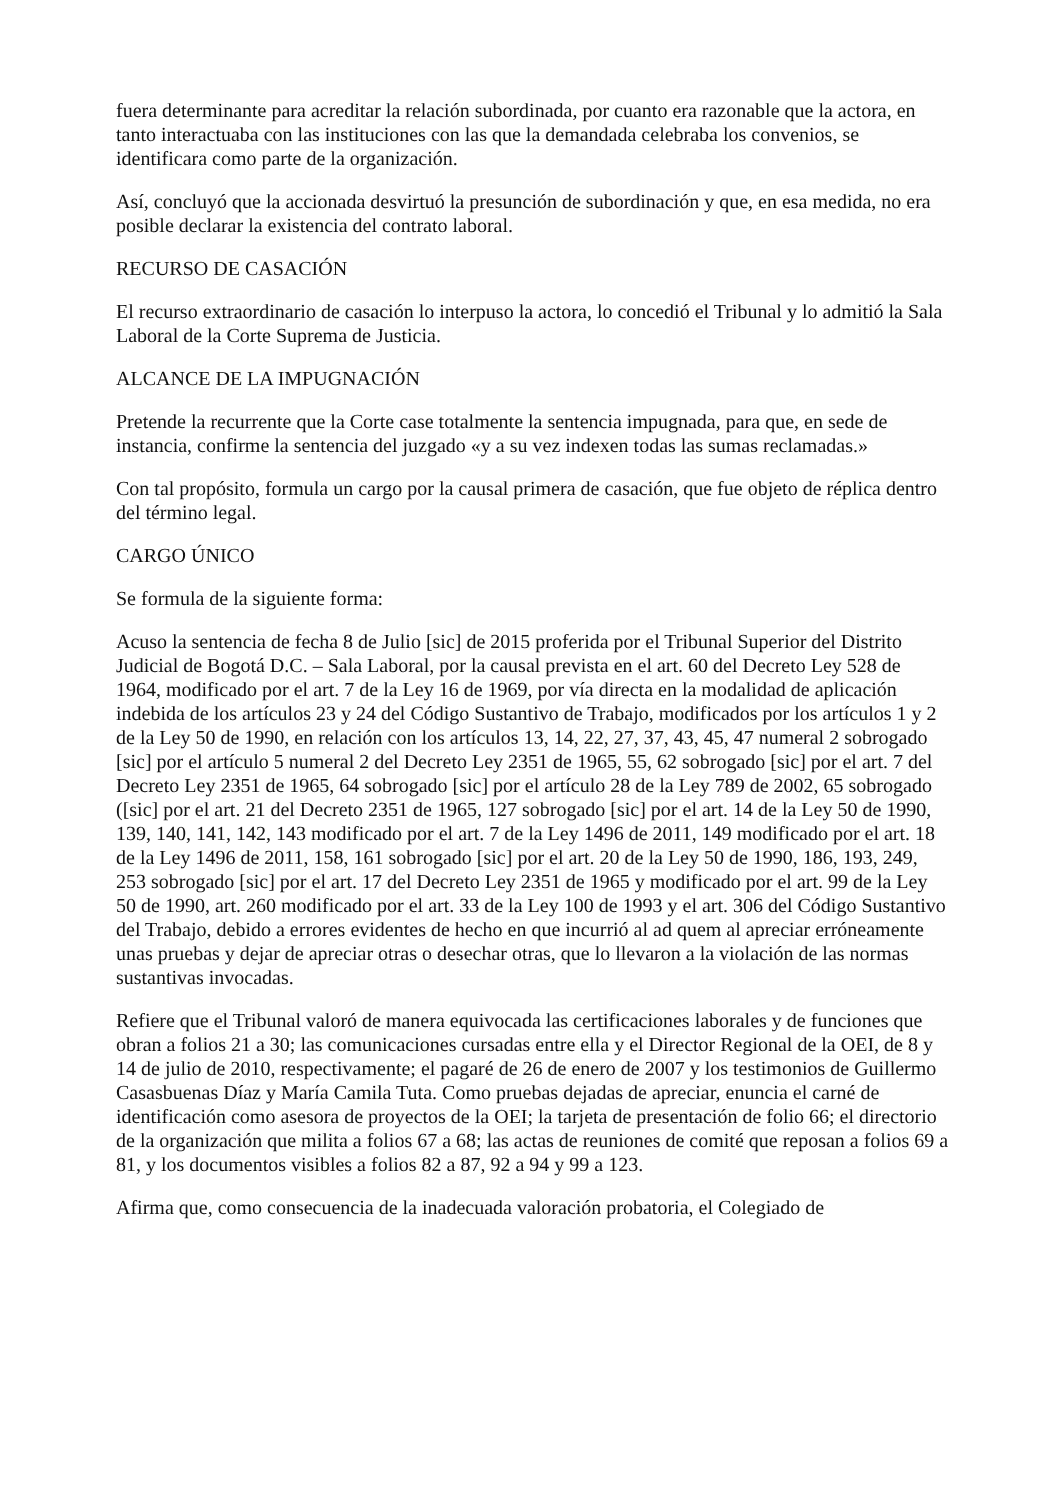fuera determinante para acreditar la relación subordinada, por cuanto era razonable que la actora, en tanto interactuaba con las instituciones con las que la demandada celebraba los convenios, se identificara como parte de la organización.
Así, concluyó que la accionada desvirtuó la presunción de subordinación y que, en esa medida, no era posible declarar la existencia del contrato laboral.
RECURSO DE CASACIÓN
El recurso extraordinario de casación lo interpuso la actora, lo concedió el Tribunal y lo admitió la Sala Laboral de la Corte Suprema de Justicia.
ALCANCE DE LA IMPUGNACIÓN
Pretende la recurrente que la Corte case totalmente la sentencia impugnada, para que, en sede de instancia, confirme la sentencia del juzgado «y a su vez indexen todas las sumas reclamadas.»
Con tal propósito, formula un cargo por la causal primera de casación, que fue objeto de réplica dentro del término legal.
CARGO ÚNICO
Se formula de la siguiente forma:
Acuso la sentencia de fecha 8 de Julio [sic] de 2015 proferida por el Tribunal Superior del Distrito Judicial de Bogotá D.C. – Sala Laboral, por la causal prevista en el art. 60 del Decreto Ley 528 de 1964, modificado por el art. 7 de la Ley 16 de 1969, por vía directa en la modalidad de aplicación indebida de los artículos 23 y 24 del Código Sustantivo de Trabajo, modificados por los artículos 1 y 2 de la Ley 50 de 1990, en relación con los artículos 13, 14, 22, 27, 37, 43, 45, 47 numeral 2 sobrogado [sic] por el artículo 5 numeral 2 del Decreto Ley 2351 de 1965, 55, 62 sobrogado [sic] por el art. 7 del Decreto Ley 2351 de 1965, 64 sobrogado [sic] por el artículo 28 de la Ley 789 de 2002, 65 sobrogado ([sic] por el art. 21 del Decreto 2351 de 1965, 127 sobrogado [sic] por el art. 14 de la Ley 50 de 1990, 139, 140, 141, 142, 143 modificado por el art. 7 de la Ley 1496 de 2011, 149 modificado por el art. 18 de la Ley 1496 de 2011, 158, 161 sobrogado [sic] por el art. 20 de la Ley 50 de 1990, 186, 193, 249, 253 sobrogado [sic] por el art. 17 del Decreto Ley 2351 de 1965 y modificado por el art. 99 de la Ley 50 de 1990, art. 260 modificado por el art. 33 de la Ley 100 de 1993 y el art. 306 del Código Sustantivo del Trabajo, debido a errores evidentes de hecho en que incurrió al ad quem al apreciar erróneamente unas pruebas y dejar de apreciar otras o desechar otras, que lo llevaron a la violación de las normas sustantivas invocadas.
Refiere que el Tribunal valoró de manera equivocada las certificaciones laborales y de funciones que obran a folios 21 a 30; las comunicaciones cursadas entre ella y el Director Regional de la OEI, de 8 y 14 de julio de 2010, respectivamente; el pagaré de 26 de enero de 2007 y los testimonios de Guillermo Casasbuenas Díaz y María Camila Tuta. Como pruebas dejadas de apreciar, enuncia el carné de identificación como asesora de proyectos de la OEI; la tarjeta de presentación de folio 66; el directorio de la organización que milita a folios 67 a 68; las actas de reuniones de comité que reposan a folios 69 a 81, y los documentos visibles a folios 82 a 87, 92 a 94 y 99 a 123.
Afirma que, como consecuencia de la inadecuada valoración probatoria, el Colegiado de